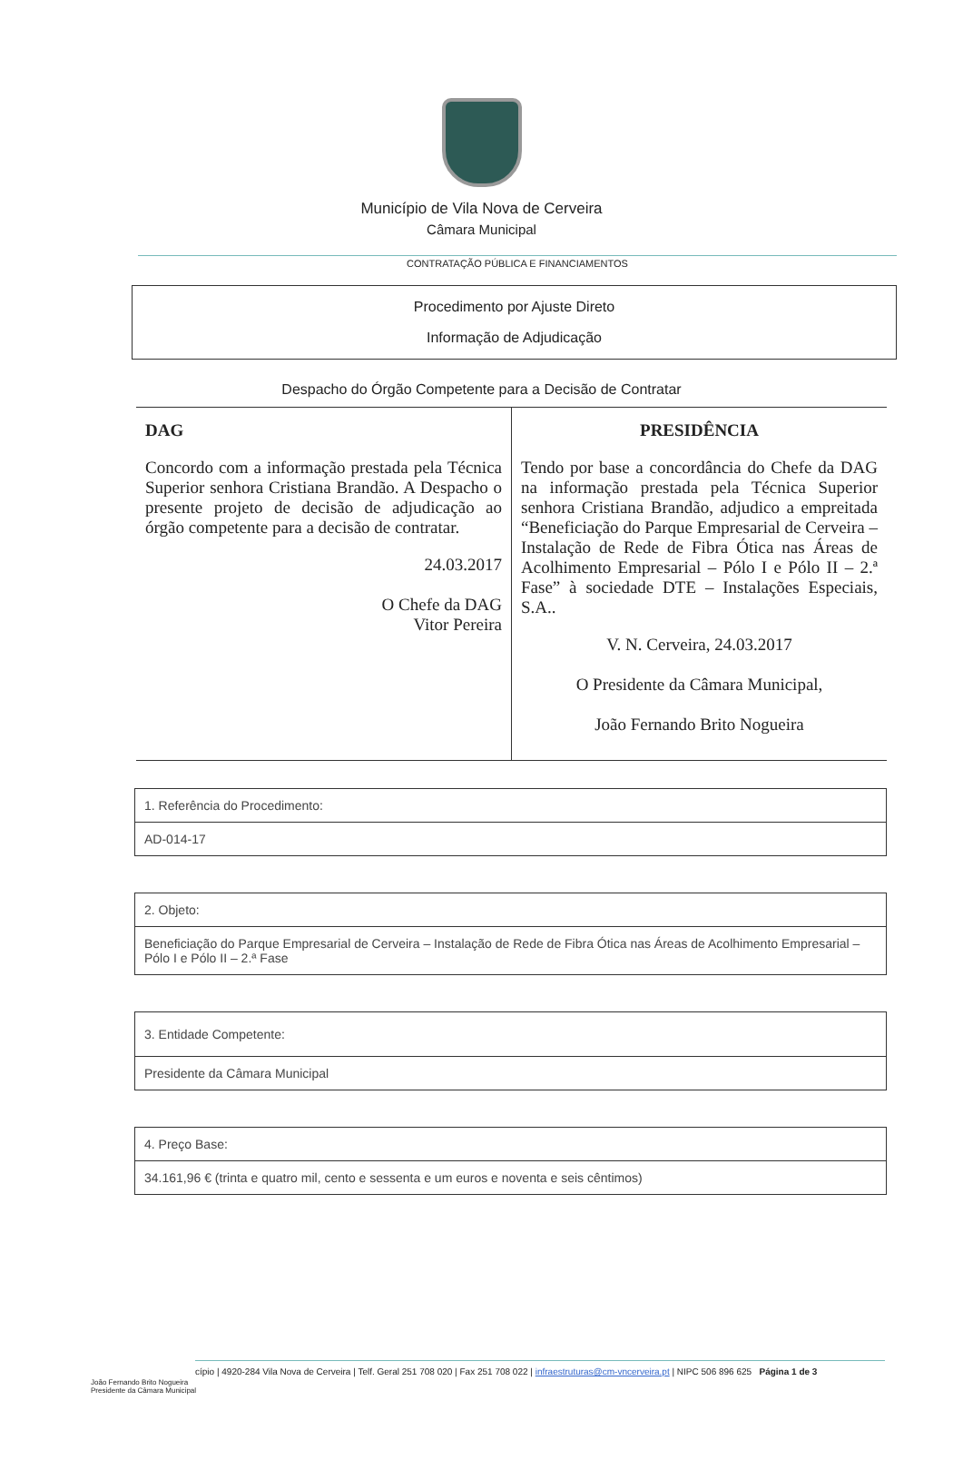Município de Vila Nova de Cerveira
Câmara Municipal
CONTRATAÇÃO PÚBLICA E FINANCIAMENTOS
Procedimento por Ajuste Direto
Informação de Adjudicação
Despacho do Órgão Competente para a Decisão de Contratar
DAG
Concordo com a informação prestada pela Técnica Superior senhora Cristiana Brandão. A Despacho o presente projeto de decisão de adjudicação ao órgão competente para a decisão de contratar.
24.03.2017
O Chefe da DAG
Vitor Pereira
PRESIDÊNCIA
Tendo por base a concordância do Chefe da DAG na informação prestada pela Técnica Superior senhora Cristiana Brandão, adjudico a empreitada “Beneficiação do Parque Empresarial de Cerveira – Instalação de Rede de Fibra Ótica nas Áreas de Acolhimento Empresarial – Pólo I e Pólo II – 2.ª Fase” à sociedade DTE – Instalações Especiais, S.A..
V. N. Cerveira, 24.03.2017
O Presidente da Câmara Municipal,
João Fernando Brito Nogueira
| 1. Referência do Procedimento: |
| --- |
| AD-014-17 |
| 2. Objeto: |
| --- |
| Beneficiação do Parque Empresarial de Cerveira – Instalação de Rede de Fibra Ótica nas Áreas de Acolhimento Empresarial – Pólo I e Pólo II – 2.ª Fase |
| 3. Entidade Competente: |
| --- |
| Presidente da Câmara Municipal |
| 4. Preço Base: |
| --- |
| 34.161,96 € (trinta e quatro mil, cento e sessenta e um euros e noventa e seis cêntimos) |
João Fernando Brito Nogueira
Presidente da Câmara Municipal
cípio | 4920-284 Vila Nova de Cerveira | Telf. Geral 251 708 020 | Fax 251 708 022 | infraestruturas@cm-vncerveira.pt | NIPC 506 896 625 Página 1 de 3